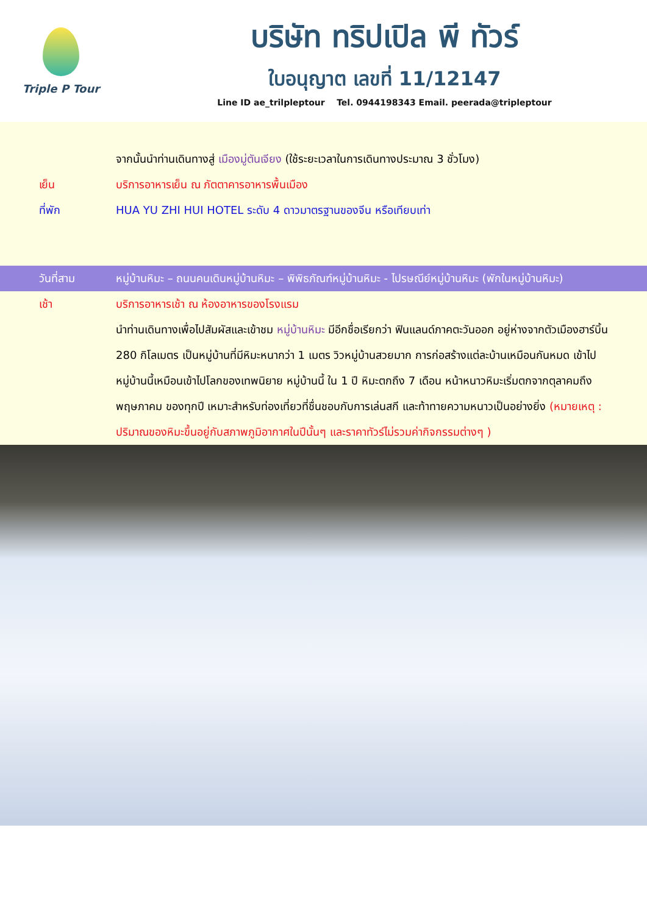Triple P Tour
บริษัท ทริปเปิล พี ทัวร์
ใบอนุญาต เลขที่ 11/12147
Line ID ae_trilpleptour Tel. 0944198343 Email. peerada@tripleptour
จากนั้นนำท่านเดินทางสู่ เมืองมู่ตันเจียง (ใช้ระยะเวลาในการเดินทางประมาณ 3 ชั่วโมง)
เย็น บริการอาหารเย็น ณ ภัตตาคารอาหารพื้นเมือง
ที่พัก HUA YU ZHI HUI HOTEL ระดับ 4 ดาวมาตรฐานของจีน หรือเทียบเท่า
วันที่สาม หมู่บ้านหิมะ – ถนนคนเดินหมู่บ้านหิมะ – พิพิธภัณฑ์หมู่บ้านหิมะ - ไปรษณีย์หมู่บ้านหิมะ (พักในหมู่บ้านหิมะ)
เช้า บริการอาหารเช้า ณ ห้องอาหารของโรงแรม
นำท่านเดินทางเพื่อไปสัมผัสและเข้าชม หมู่บ้านหิมะ มีอีกชื่อเรียกว่า ฟินแลนด์ภาคตะวันออก อยู่ห่างจากตัวเมืองฮาร์บิ้น 280 กิโลเมตร เป็นหมู่บ้านที่มีหิมะหนากว่า 1 เมตร วิวหมู่บ้านสวยมาก การก่อสร้างแต่ละบ้านเหมือนกันหมด เข้าไปหมู่บ้านนี้เหมือนเข้าไปโลกของเทพนิยาย หมู่บ้านนี้ ใน 1 ปี หิมะตกถึง 7 เดือน หน้าหนาวหิมะเริ่มตกจากตุลาคมถึงพฤษภาคม ของทุกปี เหมาะสำหรับท่องเที่ยวที่ชื่นชอบกับการเล่นสกี และท้าทายความหนาวเป็นอย่างยิ่ง (หมายเหตุ : ปริมาณของหิมะขึ้นอยู่กับสภาพภูมิอากาศในปีนั้นๆ และราคาทัวร์ไม่รวมค่ากิจกรรมต่างๆ )